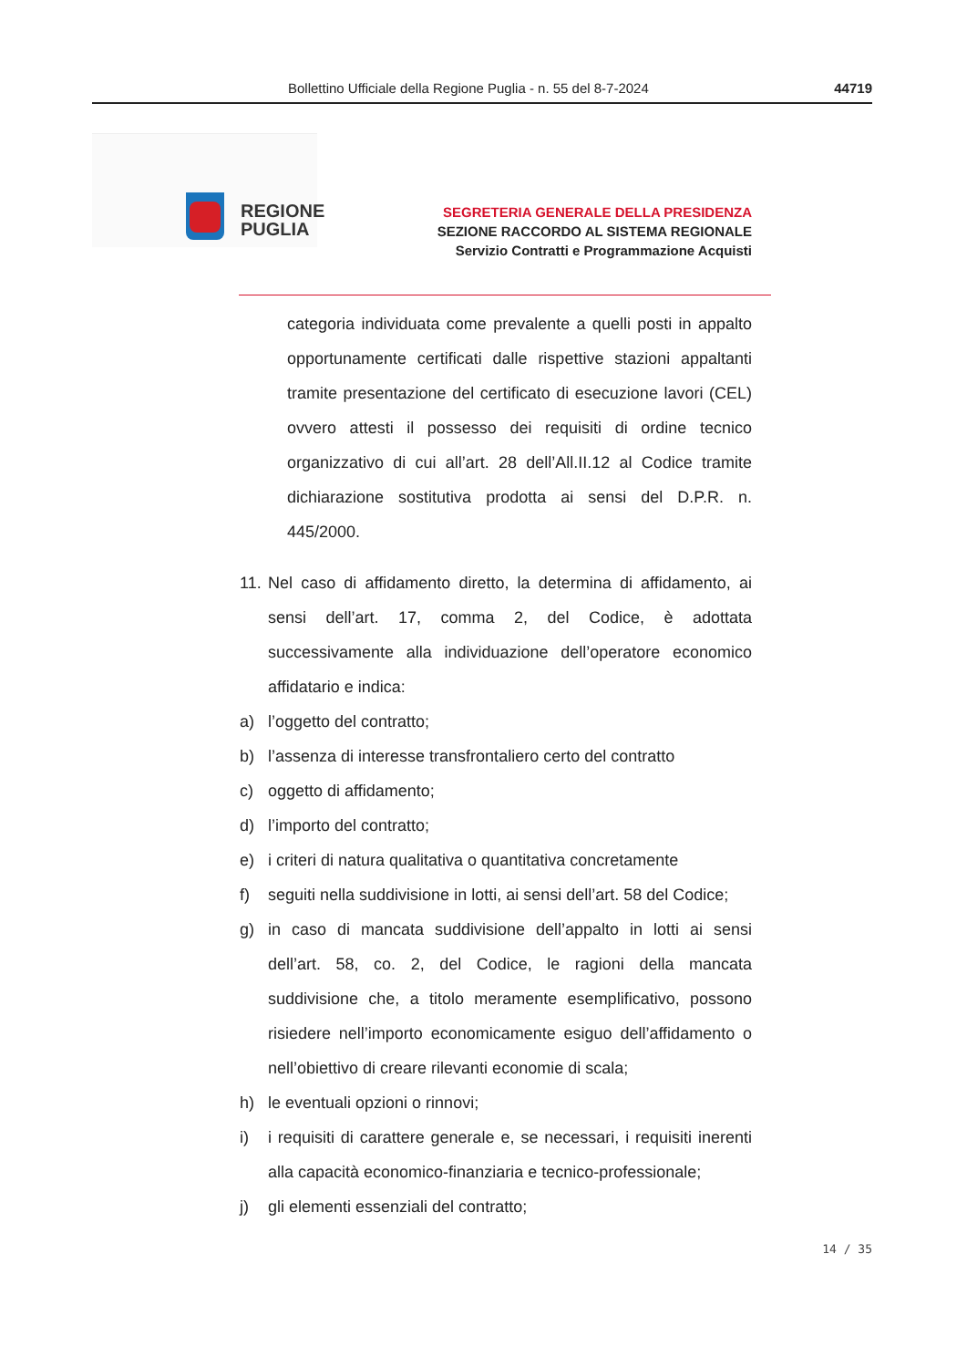Bollettino Ufficiale della Regione Puglia - n. 55 del 8-7-2024 44719
REGIONE
PUGLIA
SEGRETERIA GENERALE DELLA PRESIDENZA
SEZIONE RACCORDO AL SISTEMA REGIONALE
Servizio Contratti e Programmazione Acquisti
categoria individuata come prevalente a quelli posti in appalto opportunamente certificati dalle rispettive stazioni appaltanti tramite presentazione del certificato di esecuzione lavori (CEL) ovvero attesti il possesso dei requisiti di ordine tecnico organizzativo di cui all’art. 28 dell’All.II.12 al Codice tramite dichiarazione sostitutiva prodotta ai sensi del D.P.R. n. 445/2000.
11. Nel caso di affidamento diretto, la determina di affidamento, ai sensi dell’art. 17, comma 2, del Codice, è adottata successivamente alla individuazione dell’operatore economico affidatario e indica:
a) l’oggetto del contratto;
b) l’assenza di interesse transfrontaliero certo del contratto
c) oggetto di affidamento;
d) l’importo del contratto;
e) i criteri di natura qualitativa o quantitativa concretamente
f) seguiti nella suddivisione in lotti, ai sensi dell’art. 58 del Codice;
g) in caso di mancata suddivisione dell’appalto in lotti ai sensi dell’art. 58, co. 2, del Codice, le ragioni della mancata suddivisione che, a titolo meramente esemplificativo, possono risiedere nell’importo economicamente esiguo dell’affidamento o nell’obiettivo di creare rilevanti economie di scala;
h) le eventuali opzioni o rinnovi;
i) i requisiti di carattere generale e, se necessari, i requisiti inerenti alla capacità economico-finanziaria e tecnico-professionale;
j) gli elementi essenziali del contratto;
14 / 35